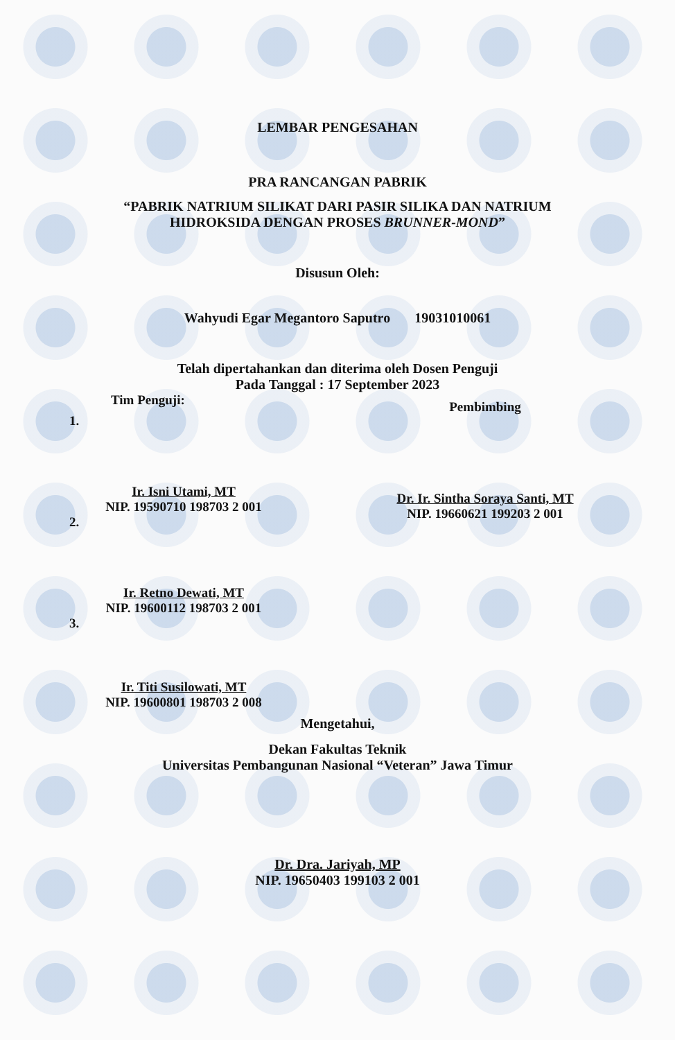LEMBAR PENGESAHAN
PRA RANCANGAN PABRIK
“PABRIK NATRIUM SILIKAT DARI PASIR SILIKA DAN NATRIUM
HIDROKSIDA DENGAN PROSES BRUNNER-MOND”
Disusun Oleh:
Wahyudi Egar Megantoro Saputro 19031010061
Telah dipertahankan dan diterima oleh Dosen Penguji
Pada Tanggal : 17 September 2023
Tim Penguji:
1.
Ir. Isni Utami, MT
NIP. 19590710 198703 2 001
2.
Ir. Retno Dewati, MT
NIP. 19600112 198703 2 001
3.
Ir. Titi Susilowati, MT
NIP. 19600801 198703 2 008
Pembimbing
Dr. Ir. Sintha Soraya Santi, MT
NIP. 19660621 199203 2 001
Mengetahui,
Dekan Fakultas Teknik
Universitas Pembangunan Nasional “Veteran” Jawa Timur
Dr. Dra. Jariyah, MP
NIP. 19650403 199103 2 001